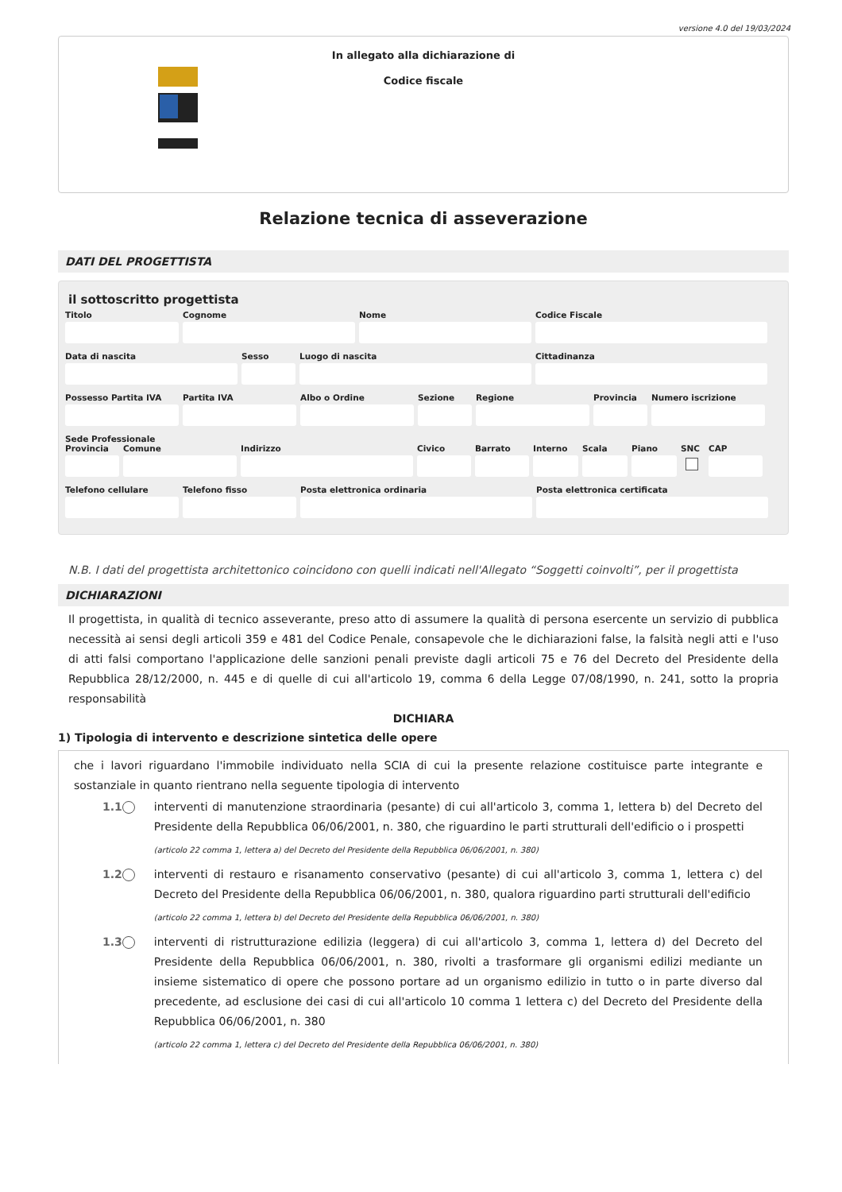versione 4.0 del 19/03/2024
In allegato alla dichiarazione di
Codice fiscale
Relazione tecnica di asseverazione
DATI DEL PROGETTISTA
il sottoscritto progettista
Titolo Cognome Nome Codice Fiscale
Data di nascita Sesso Luogo di nascita Cittadinanza
Possesso Partita IVA Partita IVA Albo o Ordine Sezione Regione Provincia Numero iscrizione
Sede Professionale
Provincia Comune Indirizzo Civico Barrato Interno Scala Piano SNC CAP
Telefono cellulare Telefono fisso Posta elettronica ordinaria Posta elettronica certificata
N.B. I dati del progettista architettonico coincidono con quelli indicati nell'Allegato “Soggetti coinvolti”, per il progettista
DICHIARAZIONI
Il progettista, in qualità di tecnico asseverante, preso atto di assumere la qualità di persona esercente un servizio di pubblica necessità ai sensi degli articoli 359 e 481 del Codice Penale, consapevole che le dichiarazioni false, la falsità negli atti e l'uso di atti falsi comportano l'applicazione delle sanzioni penali previste dagli articoli 75 e 76 del Decreto del Presidente della Repubblica 28/12/2000, n. 445 e di quelle di cui all'articolo 19, comma 6 della Legge 07/08/1990, n. 241, sotto la propria responsabilità
DICHIARA
1) Tipologia di intervento e descrizione sintetica delle opere
che i lavori riguardano l'immobile individuato nella SCIA di cui la presente relazione costituisce parte integrante e sostanziale in quanto rientrano nella seguente tipologia di intervento
1.1 interventi di manutenzione straordinaria (pesante) di cui all'articolo 3, comma 1, lettera b) del Decreto del Presidente della Repubblica 06/06/2001, n. 380, che riguardino le parti strutturali dell'edificio o i prospetti
(articolo 22 comma 1, lettera a) del Decreto del Presidente della Repubblica 06/06/2001, n. 380)
1.2 interventi di restauro e risanamento conservativo (pesante) di cui all'articolo 3, comma 1, lettera c) del Decreto del Presidente della Repubblica 06/06/2001, n. 380, qualora riguardino parti strutturali dell'edificio
(articolo 22 comma 1, lettera b) del Decreto del Presidente della Repubblica 06/06/2001, n. 380)
1.3 interventi di ristrutturazione edilizia (leggera) di cui all'articolo 3, comma 1, lettera d) del Decreto del Presidente della Repubblica 06/06/2001, n. 380, rivolti a trasformare gli organismi edilizi mediante un insieme sistematico di opere che possono portare ad un organismo edilizio in tutto o in parte diverso dal precedente, ad esclusione dei casi di cui all'articolo 10 comma 1 lettera c) del Decreto del Presidente della Repubblica 06/06/2001, n. 380
(articolo 22 comma 1, lettera c) del Decreto del Presidente della Repubblica 06/06/2001, n. 380)